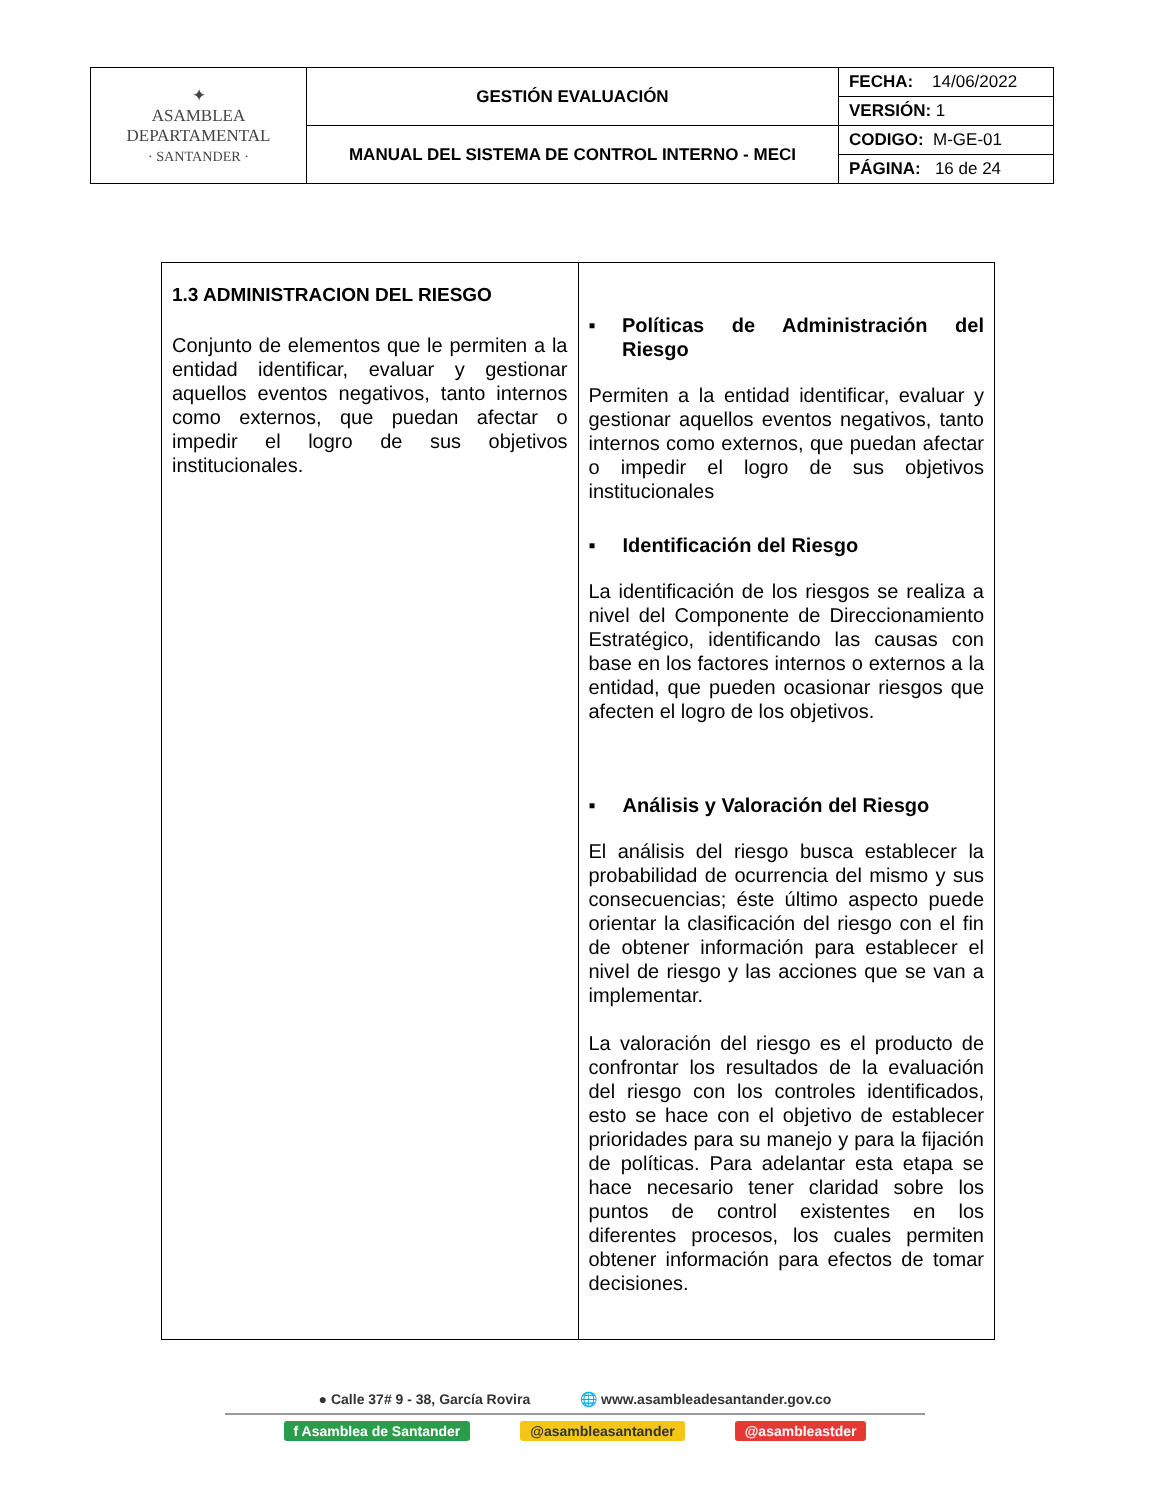| ✦ ASAMBLEA DEPARTAMENTAL · SANTANDER · | GESTIÓN EVALUACIÓN | FECHA: 14/06/2022 |
| | | VERSIÓN: 1 |
| | MANUAL DEL SISTEMA DE CONTROL INTERNO - MECI | CODIGO: M-GE-01 |
| | | PÁGINA: 16 de 24 |
| 1.3 ADMINISTRACION DEL RIESGO Conjunto de elementos que le permiten a la entidad identificar, evaluar y gestionar aquellos eventos negativos, tanto internos como externos, que puedan afectar o impedir el logro de sus objetivos institucionales. | ▪ Políticas de Administración del Riesgo Permiten a la entidad identificar, evaluar y gestionar aquellos eventos negativos, tanto internos como externos, que puedan afectar o impedir el logro de sus objetivos institucionales ▪ Identificación del Riesgo La identificación de los riesgos se realiza a nivel del Componente de Direccionamiento Estratégico, identificando las causas con base en los factores internos o externos a la entidad, que pueden ocasionar riesgos que afecten el logro de los objetivos. ▪ Análisis y Valoración del Riesgo El análisis del riesgo busca establecer la probabilidad de ocurrencia del mismo y sus consecuencias; éste último aspecto puede orientar la clasificación del riesgo con el fin de obtener información para establecer el nivel de riesgo y las acciones que se van a implementar. La valoración del riesgo es el producto de confrontar los resultados de la evaluación del riesgo con los controles identificados, esto se hace con el objetivo de establecer prioridades para su manejo y para la fijación de políticas. Para adelantar esta etapa se hace necesario tener claridad sobre los puntos de control existentes en los diferentes procesos, los cuales permiten obtener información para efectos de tomar decisiones. |
● Calle 37# 9 - 38, García Rovira 🌐 www.asambleadesantander.gov.co
f Asamblea de Santander @asambleasantander @asambleastder